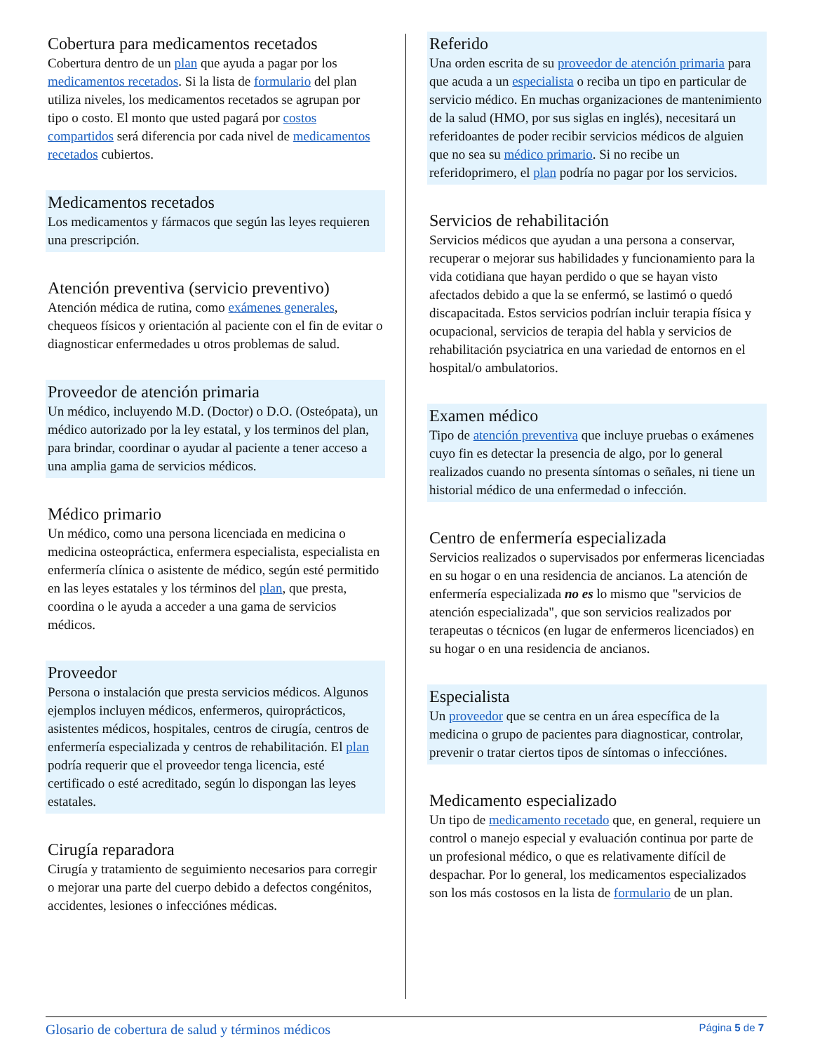Cobertura para medicamentos recetados
Cobertura dentro de un plan que ayuda a pagar por los medicamentos recetados. Si la lista de formulario del plan utiliza niveles, los medicamentos recetados se agrupan por tipo o costo. El monto que usted pagará por costos compartidos será diferencia por cada nivel de medicamentos recetados cubiertos.
Medicamentos recetados
Los medicamentos y fármacos que según las leyes requieren una prescripción.
Atención preventiva (servicio preventivo)
Atención médica de rutina, como exámenes generales, chequeos físicos y orientación al paciente con el fin de evitar o diagnosticar enfermedades u otros problemas de salud.
Proveedor de atención primaria
Un médico, incluyendo M.D. (Doctor) o D.O. (Osteópata), un médico autorizado por la ley estatal, y los terminos del plan, para brindar, coordinar o ayudar al paciente a tener acceso a una amplia gama de servicios médicos.
Médico primario
Un médico, como una persona licenciada en medicina o medicina osteopráctica, enfermera especialista, especialista en enfermería clínica o asistente de médico, según esté permitido en las leyes estatales y los términos del plan, que presta, coordina o le ayuda a acceder a una gama de servicios médicos.
Proveedor
Persona o instalación que presta servicios médicos. Algunos ejemplos incluyen médicos, enfermeros, quiroprácticos, asistentes médicos, hospitales, centros de cirugía, centros de enfermería especializada y centros de rehabilitación. El plan podría requerir que el proveedor tenga licencia, esté certificado o esté acreditado, según lo dispongan las leyes estatales.
Cirugía reparadora
Cirugía y tratamiento de seguimiento necesarios para corregir o mejorar una parte del cuerpo debido a defectos congénitos, accidentes, lesiones o infecciónes médicas.
Referido
Una orden escrita de su proveedor de atención primaria para que acuda a un especialista o reciba un tipo en particular de servicio médico. En muchas organizaciones de mantenimiento de la salud (HMO, por sus siglas en inglés), necesitará un referidoantes de poder recibir servicios médicos de alguien que no sea su médico primario. Si no recibe un referidoprimero, el plan podría no pagar por los servicios.
Servicios de rehabilitación
Servicios médicos que ayudan a una persona a conservar, recuperar o mejorar sus habilidades y funcionamiento para la vida cotidiana que hayan perdido o que se hayan visto afectados debido a que la se enfermó, se lastimó o quedó discapacitada. Estos servicios podrían incluir terapia física y ocupacional, servicios de terapia del habla y servicios de rehabilitación psyciatrica en una variedad de entornos en el hospital/o ambulatorios.
Examen médico
Tipo de atención preventiva que incluye pruebas o exámenes cuyo fin es detectar la presencia de algo, por lo general realizados cuando no presenta síntomas o señales, ni tiene un historial médico de una enfermedad o infección.
Centro de enfermería especializada
Servicios realizados o supervisados por enfermeras licenciadas en su hogar o en una residencia de ancianos. La atención de enfermería especializada no es lo mismo que "servicios de atención especializada", que son servicios realizados por terapeutas o técnicos (en lugar de enfermeros licenciados) en su hogar o en una residencia de ancianos.
Especialista
Un proveedor que se centra en un área específica de la medicina o grupo de pacientes para diagnosticar, controlar, prevenir o tratar ciertos tipos de síntomas o infecciónes.
Medicamento especializado
Un tipo de medicamento recetado que, en general, requiere un control o manejo especial y evaluación continua por parte de un profesional médico, o que es relativamente difícil de despachar. Por lo general, los medicamentos especializados son los más costosos en la lista de formulario de un plan.
Glosario de cobertura de salud y términos médicos Página 5 de 7